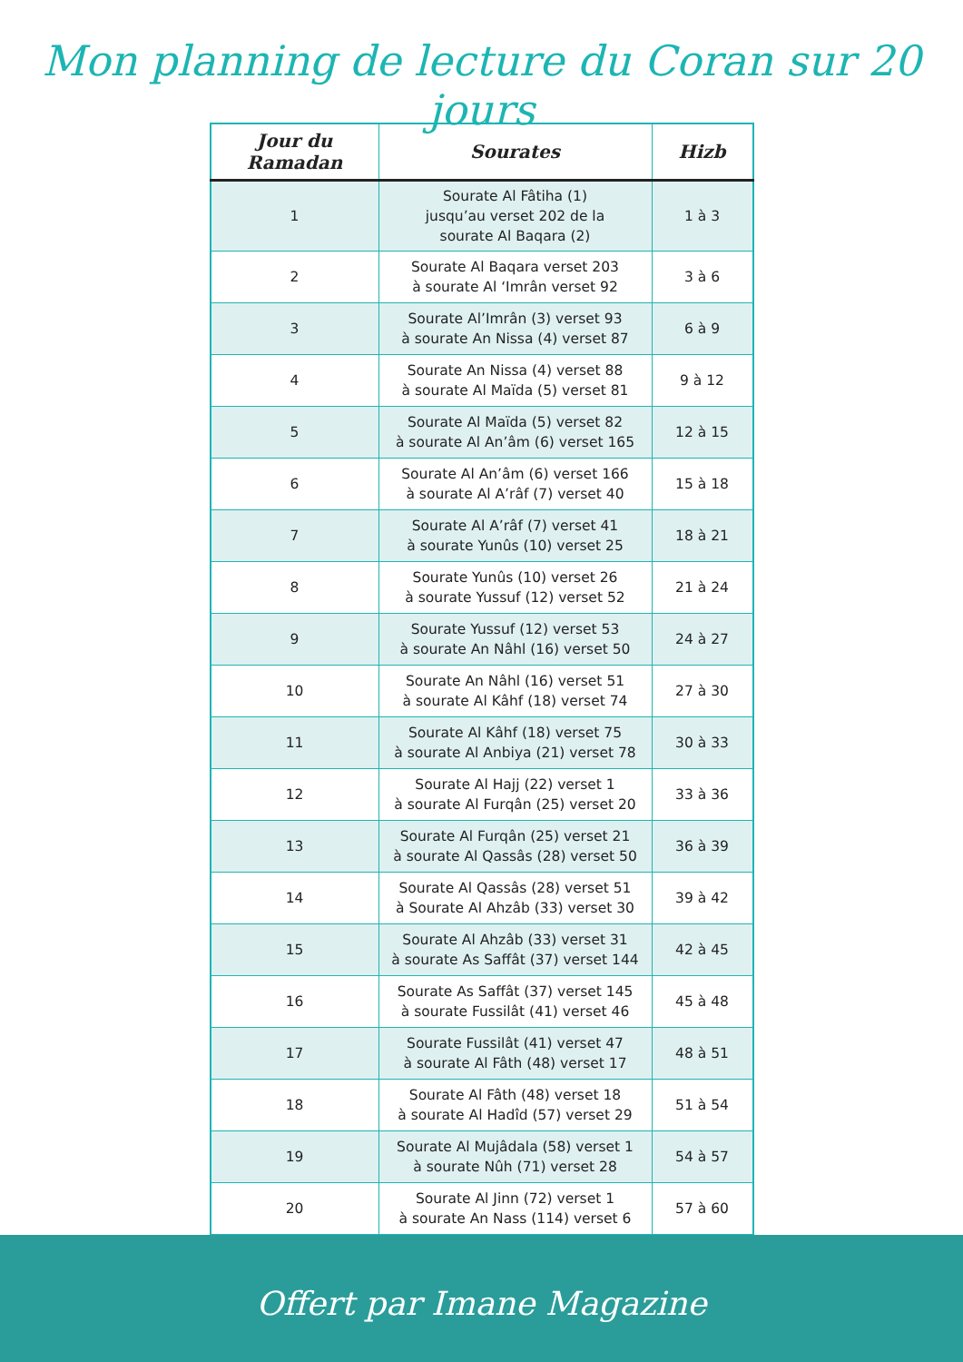Mon planning de lecture du Coran sur 20 jours
| Jour du Ramadan | Sourates | Hizb |
| --- | --- | --- |
| 1 | Sourate Al Fâtiha (1) jusqu’au verset 202 de la sourate Al Baqara (2) | 1 à 3 |
| 2 | Sourate Al Baqara verset 203 à sourate Al ‘Imrân verset 92 | 3 à 6 |
| 3 | Sourate Al’Imrân (3) verset 93 à sourate An Nissa (4) verset 87 | 6 à 9 |
| 4 | Sourate An Nissa (4) verset 88 à sourate Al Maïda (5) verset 81 | 9 à 12 |
| 5 | Sourate Al Maïda (5) verset 82 à sourate Al An’âm (6) verset 165 | 12 à 15 |
| 6 | Sourate Al An’âm (6) verset 166 à sourate Al A’râf (7) verset 40 | 15 à 18 |
| 7 | Sourate Al A’râf (7) verset 41 à sourate Yunûs (10) verset 25 | 18 à 21 |
| 8 | Sourate Yunûs (10) verset 26 à sourate Yussuf (12) verset 52 | 21 à 24 |
| 9 | Sourate Yussuf (12) verset 53 à sourate An Nâhl (16) verset 50 | 24 à 27 |
| 10 | Sourate An Nâhl (16) verset 51 à sourate Al Kâhf (18) verset 74 | 27 à 30 |
| 11 | Sourate Al Kâhf (18) verset 75 à sourate Al Anbiya (21) verset 78 | 30 à 33 |
| 12 | Sourate Al Hajj (22) verset 1 à sourate Al Furqân (25) verset 20 | 33 à 36 |
| 13 | Sourate Al Furqân (25) verset 21 à sourate Al Qassâs (28) verset 50 | 36 à 39 |
| 14 | Sourate Al Qassâs (28) verset 51 à Sourate Al Ahzâb (33) verset 30 | 39 à 42 |
| 15 | Sourate Al Ahzâb (33) verset 31 à sourate As Saffât (37) verset 144 | 42 à 45 |
| 16 | Sourate As Saffât (37) verset 145 à sourate Fussilât (41) verset 46 | 45 à 48 |
| 17 | Sourate Fussilât (41) verset 47 à sourate Al Fâth (48) verset 17 | 48 à 51 |
| 18 | Sourate Al Fâth (48) verset 18 à sourate Al Hadîd (57) verset 29 | 51 à 54 |
| 19 | Sourate Al Mujâdala (58) verset 1 à sourate Nûh (71) verset 28 | 54 à 57 |
| 20 | Sourate Al Jinn (72) verset 1 à sourate An Nass (114) verset 6 | 57 à 60 |
Offert par Imane Magazine